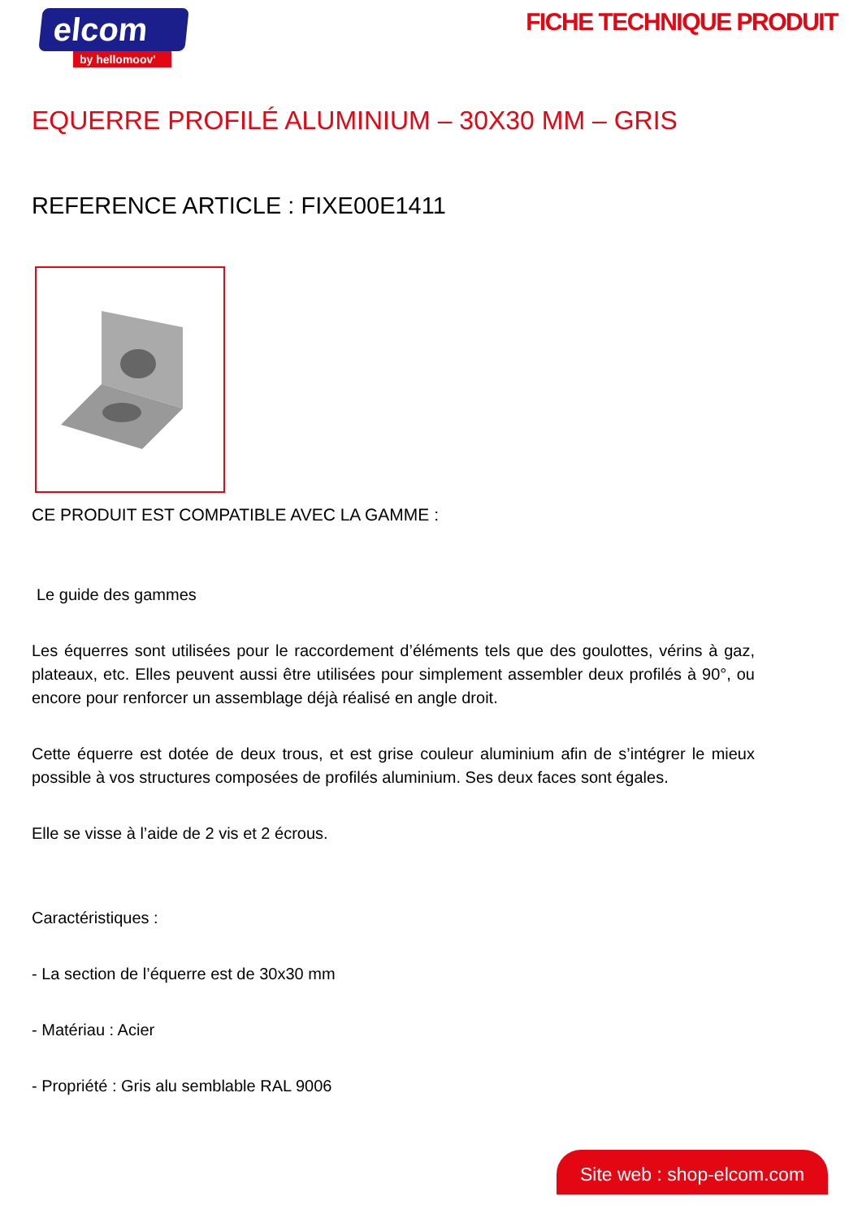elcom
by hellomoov'
FICHE TECHNIQUE PRODUIT
EQUERRE PROFILÉ ALUMINIUM – 30X30 MM – GRIS
REFERENCE ARTICLE : FIXE00E1411
CE PRODUIT EST COMPATIBLE AVEC LA GAMME :
Le guide des gammes
Les équerres sont utilisées pour le raccordement d’éléments tels que des goulottes, vérins à gaz, plateaux, etc. Elles peuvent aussi être utilisées pour simplement assembler deux profilés à 90°, ou encore pour renforcer un assemblage déjà réalisé en angle droit.
Cette équerre est dotée de deux trous, et est grise couleur aluminium afin de s’intégrer le mieux possible à vos structures composées de profilés aluminium. Ses deux faces sont égales.
Elle se visse à l’aide de 2 vis et 2 écrous.
Caractéristiques :
- La section de l’équerre est de 30x30 mm
- Matériau : Acier
- Propriété : Gris alu semblable RAL 9006
Site web : shop-elcom.com